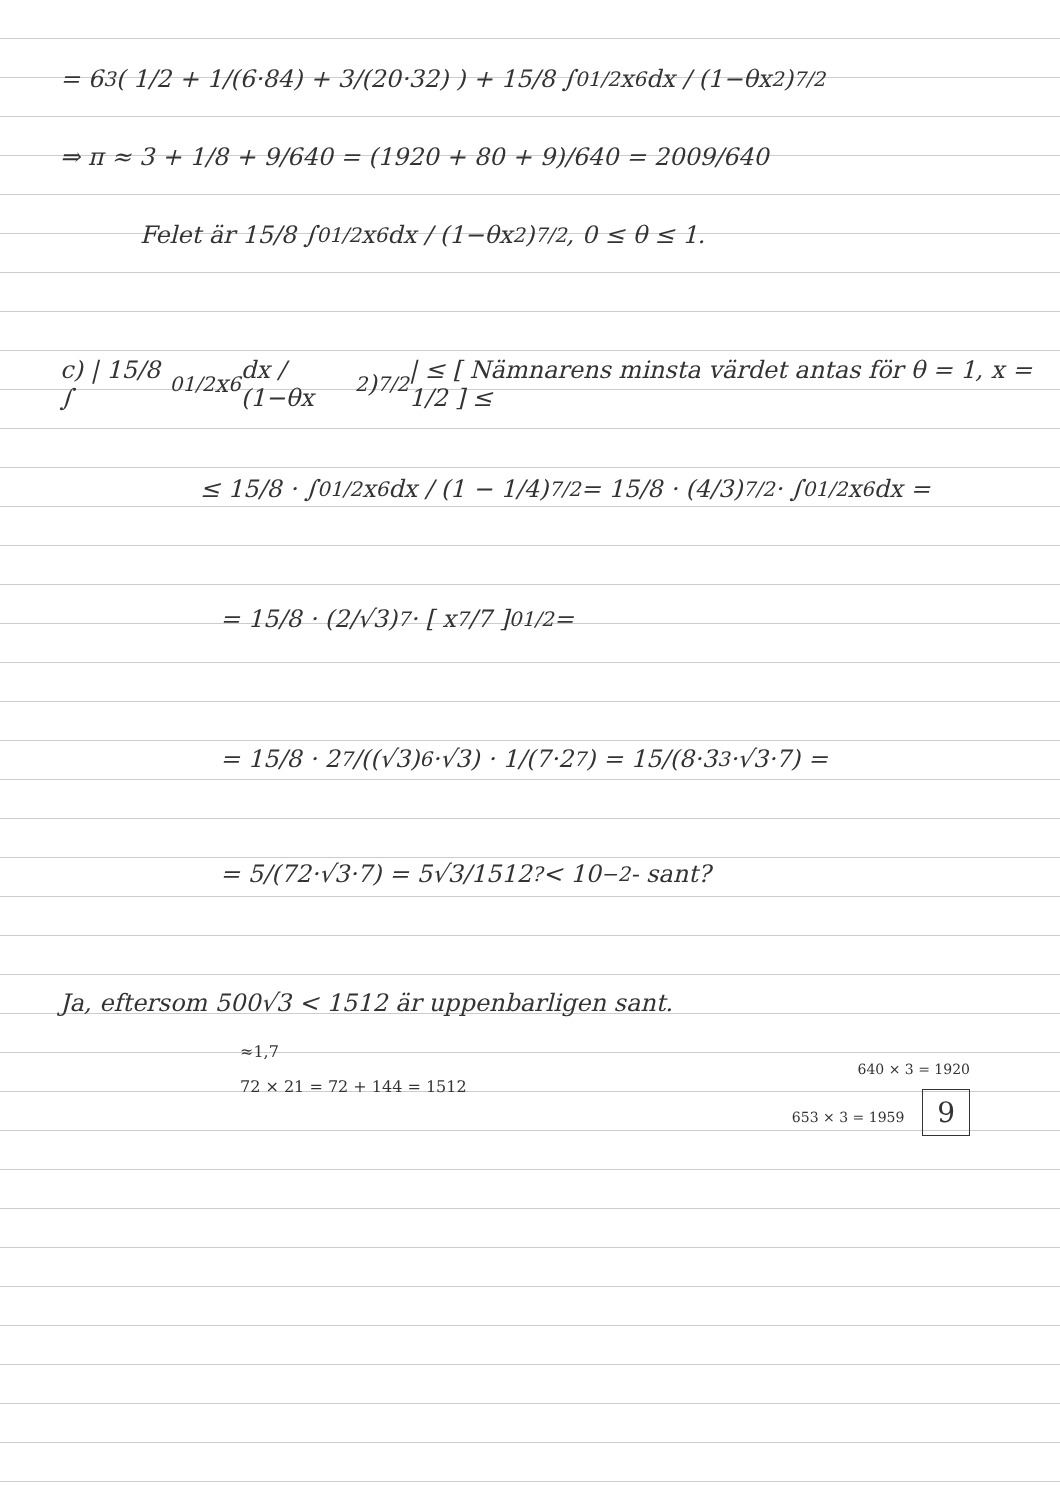= 6<sup>3</sup>( 1/2 + 1/(6·84) + 3/(20·32) ) + 15/8 ∫<sub>0</sub><sup>1/2</sup> x<sup>6</sup> dx / (1−θx<sup>2</sup>)<sup>7/2</sup>
⇒ π ≈ 3 + 1/8 + 9/640 = (1920 + 80 + 9)/640 = 2009/640
Felet är 15/8 ∫<sub>0</sub><sup>1/2</sup> x<sup>6</sup> dx / (1−θx<sup>2</sup>)<sup>7/2</sup> , 0 ≤ θ ≤ 1.
c) | 15/8 ∫<sub>0</sub><sup>1/2</sup> x<sup>6</sup> dx / (1−θx<sup>2</sup>)<sup>7/2</sup> | ≤ [ Nämnarens minsta värdet antas för θ = 1, x = 1/2 ] ≤
≤ 15/8 · ∫<sub>0</sub><sup>1/2</sup> x<sup>6</sup> dx / (1 − 1/4)<sup>7/2</sup> = 15/8 · (4/3)<sup>7/2</sup> · ∫<sub>0</sub><sup>1/2</sup> x<sup>6</sup> dx =
= 15/8 · (2/√3)<sup>7</sup> · [ x<sup>7</sup>/7 ]<sub>0</sub><sup>1/2</sup> =
= 15/8 · 2<sup>7</sup>/((√3)<sup>6</sup>·√3) · 1/(7·2<sup>7</sup>) = 15/(8·3<sup>3</sup>·√3·7) =
= 5/(72·√3·7) = 5√3/1512 <sup>?</sup>< 10<sup>−2</sup> - sant?
Ja, eftersom 500√3 < 1512 är uppenbarligen sant.
≈1,7
640 × 3 = 1920
72 × 21 = 72 + 144 = 1512
653 × 3 = 1959 9